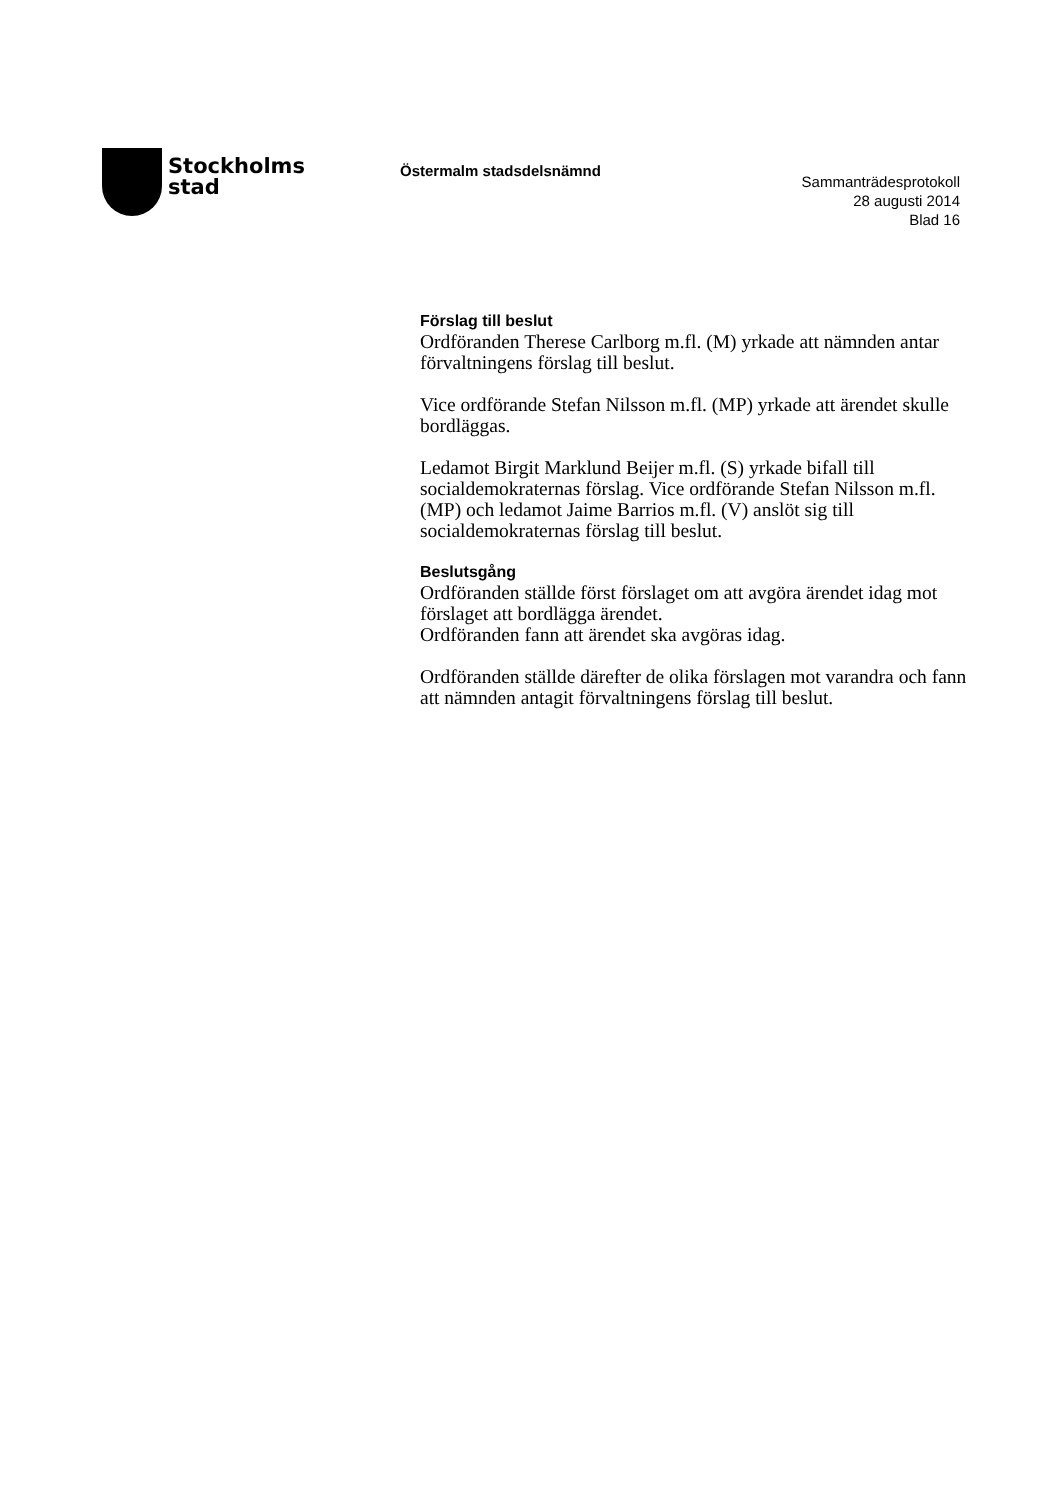Stockholms
stad
Östermalm stadsdelsnämnd
Sammanträdesprotokoll
28 augusti 2014
Blad 16
Förslag till beslut
Ordföranden Therese Carlborg m.fl. (M) yrkade att nämnden antar förvaltningens förslag till beslut.
Vice ordförande Stefan Nilsson m.fl. (MP) yrkade att ärendet skulle bordläggas.
Ledamot Birgit Marklund Beijer m.fl. (S) yrkade bifall till socialdemokraternas förslag. Vice ordförande Stefan Nilsson m.fl. (MP) och ledamot Jaime Barrios m.fl. (V) anslöt sig till socialdemokraternas förslag till beslut.
Beslutsgång
Ordföranden ställde först förslaget om att avgöra ärendet idag mot förslaget att bordlägga ärendet.
Ordföranden fann att ärendet ska avgöras idag.
Ordföranden ställde därefter de olika förslagen mot varandra och fann att nämnden antagit förvaltningens förslag till beslut.